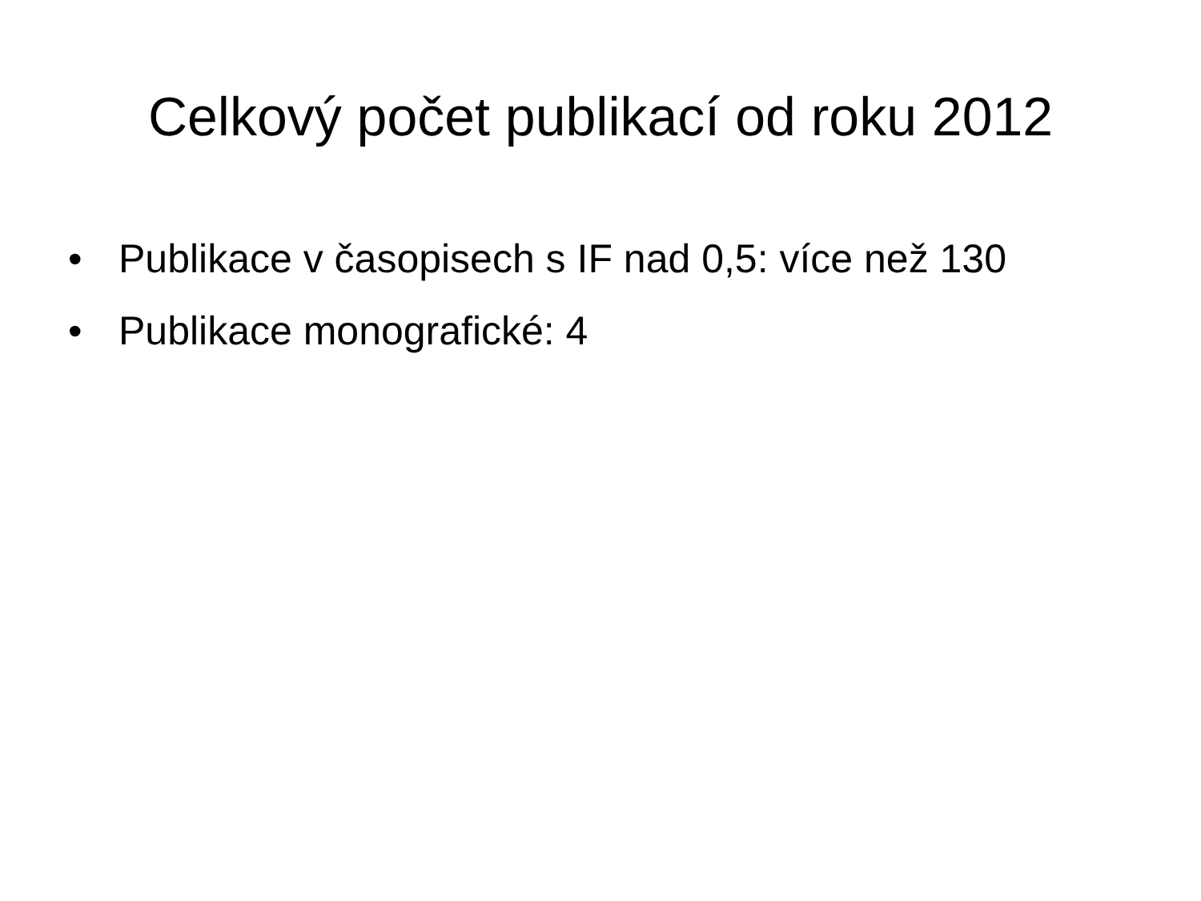Celkový počet publikací od roku 2012
• Publikace v časopisech s IF nad 0,5: více než 130
• Publikace monografické: 4